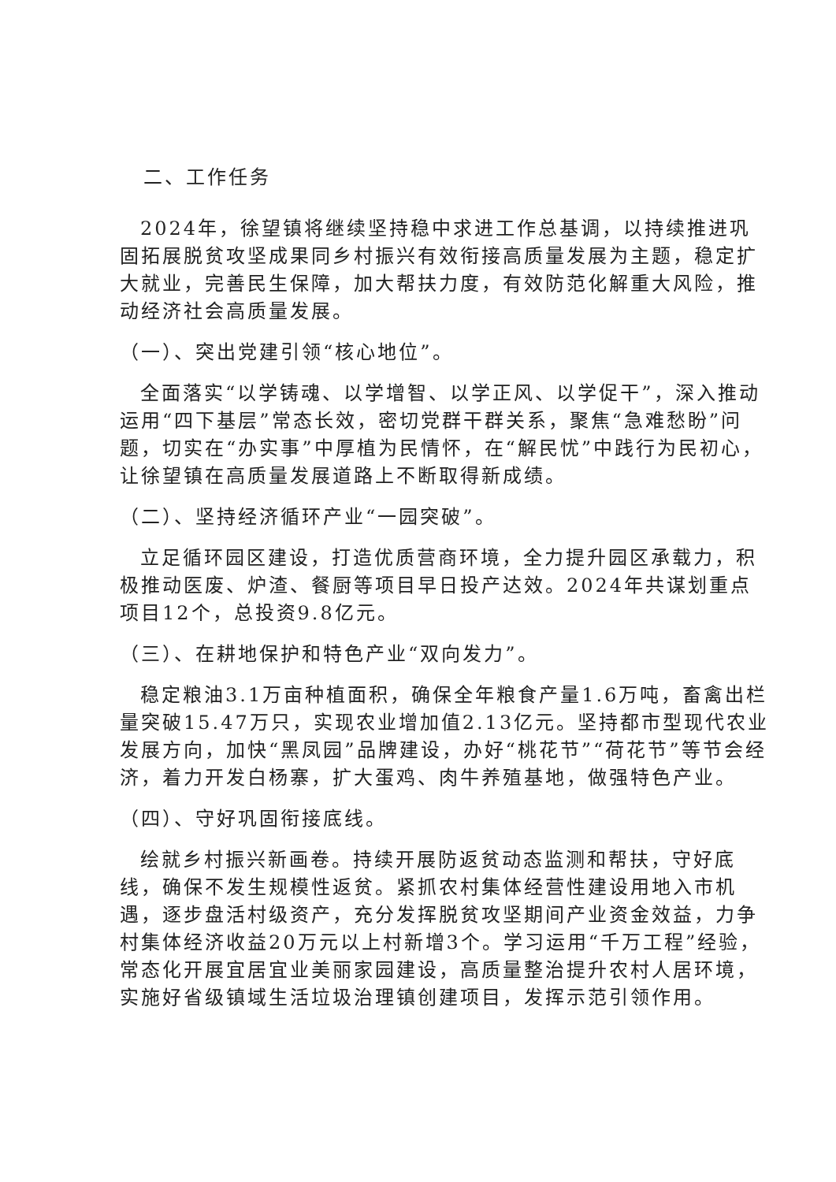二、工作任务
2024年，徐望镇将继续坚持稳中求进工作总基调，以持续推进巩固拓展脱贫攻坚成果同乡村振兴有效衔接高质量发展为主题，稳定扩大就业，完善民生保障，加大帮扶力度，有效防范化解重大风险，推动经济社会高质量发展。
（一）、突出党建引领“核心地位”。
全面落实“以学铸魂、以学增智、以学正风、以学促干”，深入推动运用“四下基层”常态长效，密切党群干群关系，聚焦“急难愁盼”问题，切实在“办实事”中厚植为民情怀，在“解民忧”中践行为民初心，让徐望镇在高质量发展道路上不断取得新成绩。
（二）、坚持经济循环产业“一园突破”。
立足循环园区建设，打造优质营商环境，全力提升园区承载力，积极推动医废、炉渣、餐厨等项目早日投产达效。2024年共谋划重点项目12个，总投资9.8亿元。
（三）、在耕地保护和特色产业“双向发力”。
稳定粮油3.1万亩种植面积，确保全年粮食产量1.6万吨，畜禽出栏量突破15.47万只，实现农业增加值2.13亿元。坚持都市型现代农业发展方向，加快“黑凤园”品牌建设，办好“桃花节”“荷花节”等节会经济，着力开发白杨寨，扩大蛋鸡、肉牛养殖基地，做强特色产业。
（四）、守好巩固衔接底线。
绘就乡村振兴新画卷。持续开展防返贫动态监测和帮扶，守好底线，确保不发生规模性返贫。紧抓农村集体经营性建设用地入市机遇，逐步盘活村级资产，充分发挥脱贫攻坚期间产业资金效益，力争村集体经济收益20万元以上村新增3个。学习运用“千万工程”经验，常态化开展宜居宜业美丽家园建设，高质量整治提升农村人居环境，实施好省级镇域生活垃圾治理镇创建项目，发挥示范引领作用。